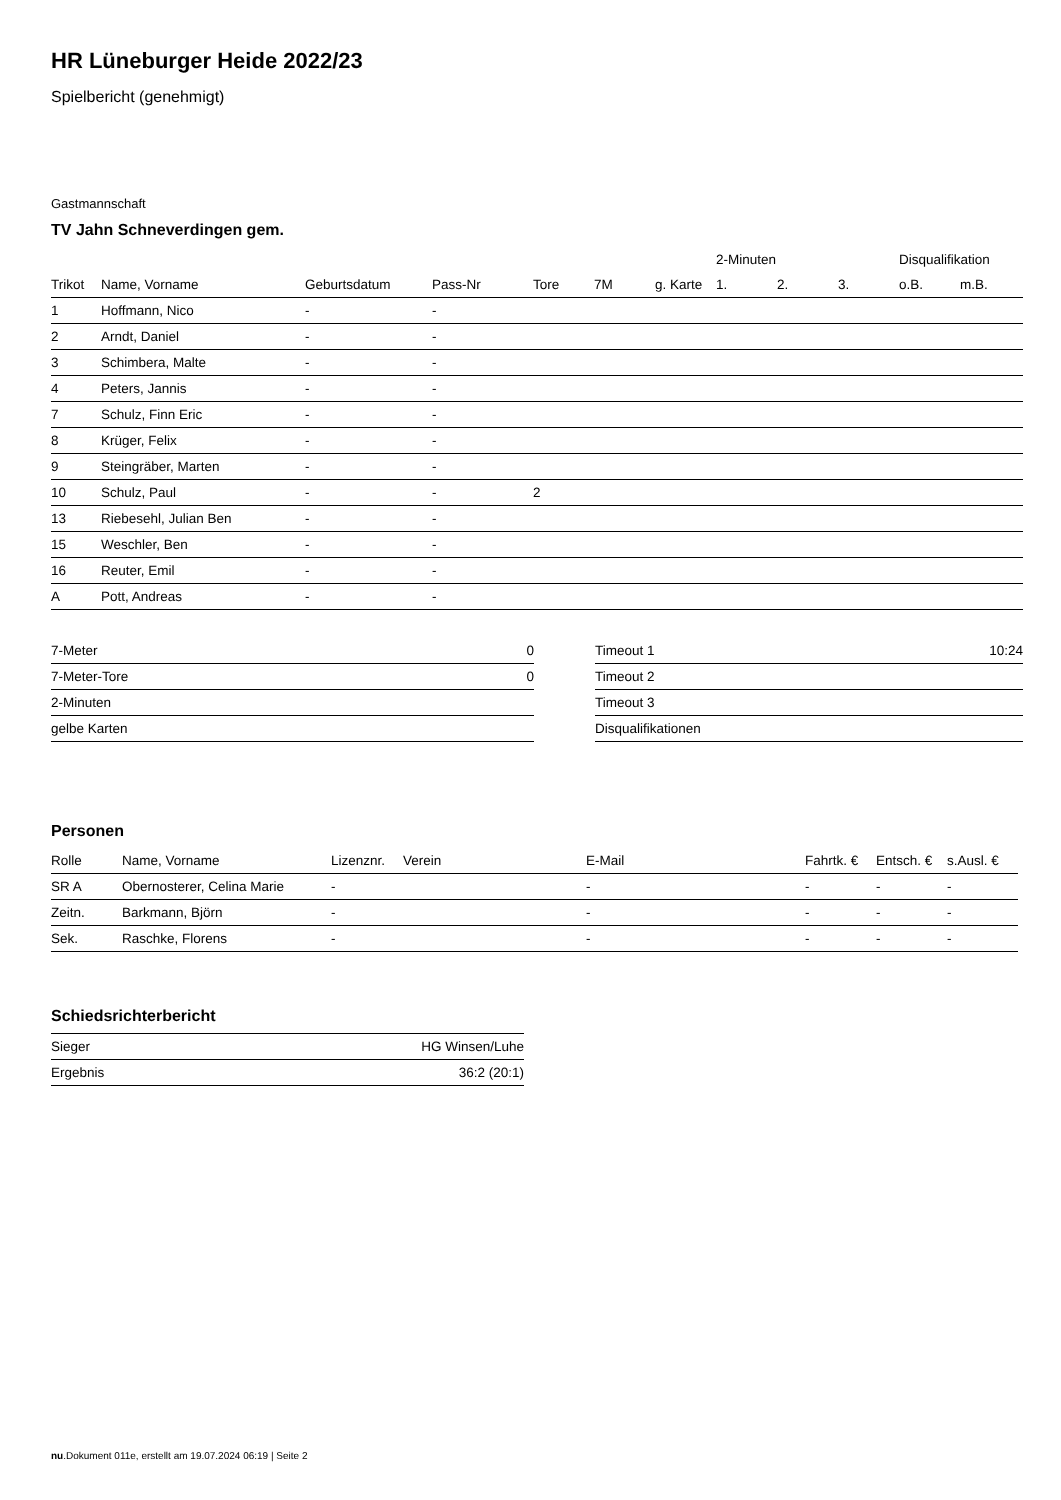HR Lüneburger Heide 2022/23
Spielbericht (genehmigt)
Gastmannschaft
TV Jahn Schneverdingen gem.
| | | | | | | | 2-Minuten | | | Disqualifikation | |
| --- | --- | --- | --- | --- | --- | --- | --- | --- | --- | --- | --- |
| Trikot | Name, Vorname | Geburtsdatum | Pass-Nr | Tore | 7M | g. Karte | 1. | 2. | 3. | o.B. | m.B. |
| 1 | Hoffmann, Nico | - | - | | | | | | | | |
| 2 | Arndt, Daniel | - | - | | | | | | | | |
| 3 | Schimbera, Malte | - | - | | | | | | | | |
| 4 | Peters, Jannis | - | - | | | | | | | | |
| 7 | Schulz, Finn Eric | - | - | | | | | | | | |
| 8 | Krüger, Felix | - | - | | | | | | | | |
| 9 | Steingräber, Marten | - | - | | | | | | | | |
| 10 | Schulz, Paul | - | - | 2 | | | | | | | |
| 13 | Riebesehl, Julian Ben | - | - | | | | | | | | |
| 15 | Weschler, Ben | - | - | | | | | | | | |
| 16 | Reuter, Emil | - | - | | | | | | | | |
| A | Pott, Andreas | - | - | | | | | | | | |
| 7-Meter | 0 |
| 7-Meter-Tore | 0 |
| 2-Minuten | |
| gelbe Karten | |
| Timeout 1 | 10:24 |
| Timeout 2 | |
| Timeout 3 | |
| Disqualifikationen | |
Personen
| Rolle | Name, Vorname | Lizenznr. | Verein | E-Mail | Fahrtk. € | Entsch. € | s.Ausl. € |
| --- | --- | --- | --- | --- | --- | --- | --- |
| SR A | Obernosterer, Celina Marie | - | | - | - | - | - |
| Zeitn. | Barkmann, Björn | - | | - | - | - | - |
| Sek. | Raschke, Florens | - | | - | - | - | - |
Schiedsrichterbericht
| Sieger | HG Winsen/Luhe |
| Ergebnis | 36:2 (20:1) |
nu.Dokument 011e, erstellt am 19.07.2024 06:19 | Seite 2